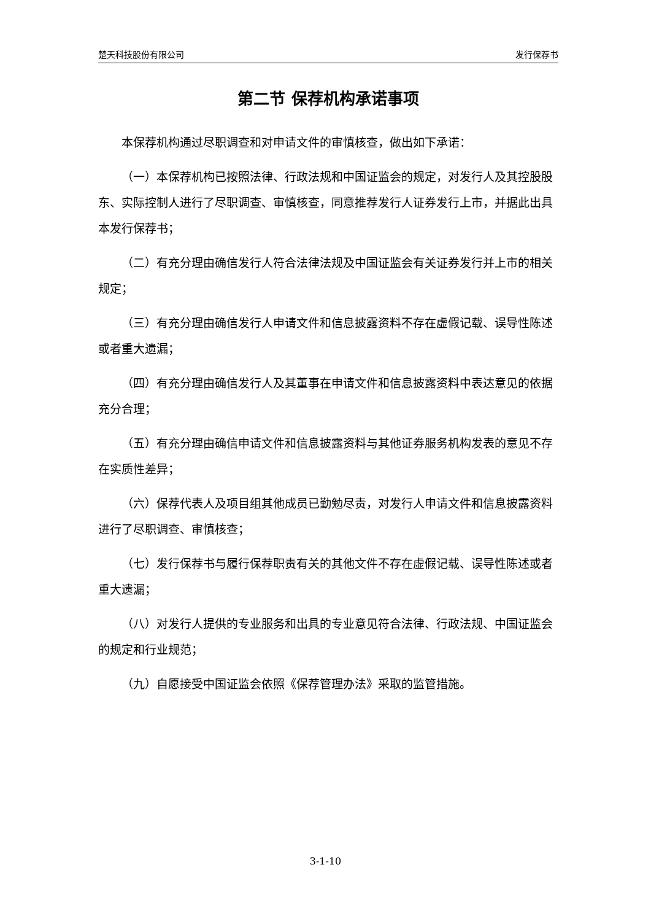楚天科技股份有限公司 发行保荐书
第二节 保荐机构承诺事项
本保荐机构通过尽职调查和对申请文件的审慎核查，做出如下承诺：
（一）本保荐机构已按照法律、行政法规和中国证监会的规定，对发行人及其控股股东、实际控制人进行了尽职调查、审慎核查，同意推荐发行人证券发行上市，并据此出具本发行保荐书；
（二）有充分理由确信发行人符合法律法规及中国证监会有关证券发行并上市的相关规定；
（三）有充分理由确信发行人申请文件和信息披露资料不存在虚假记载、误导性陈述或者重大遗漏；
（四）有充分理由确信发行人及其董事在申请文件和信息披露资料中表达意见的依据充分合理；
（五）有充分理由确信申请文件和信息披露资料与其他证券服务机构发表的意见不存在实质性差异；
（六）保荐代表人及项目组其他成员已勤勉尽责，对发行人申请文件和信息披露资料进行了尽职调查、审慎核查；
（七）发行保荐书与履行保荐职责有关的其他文件不存在虚假记载、误导性陈述或者重大遗漏；
（八）对发行人提供的专业服务和出具的专业意见符合法律、行政法规、中国证监会的规定和行业规范；
（九）自愿接受中国证监会依照《保荐管理办法》采取的监管措施。
3-1-10